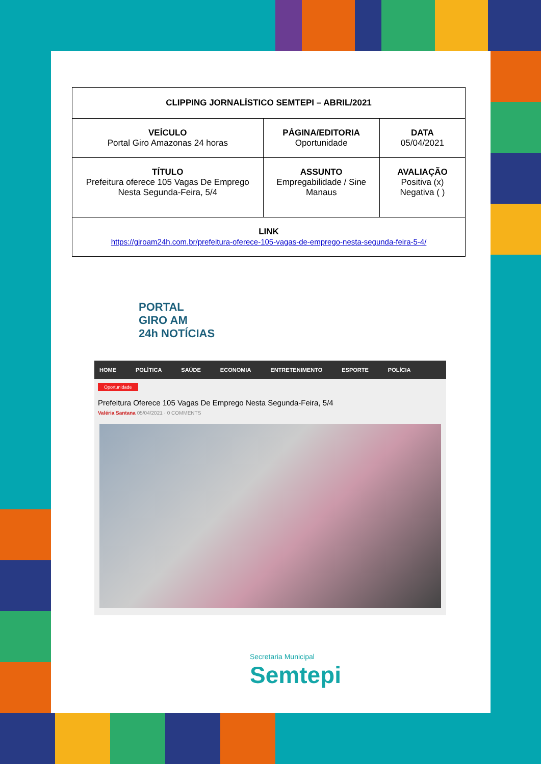| CLIPPING JORNALÍSTICO SEMTEPI – ABRIL/2021 | | |
| VEÍCULO Portal Giro Amazonas 24 horas | PÁGINA/EDITORIA Oportunidade | DATA 05/04/2021 |
| TÍTULO Prefeitura oferece 105 Vagas De Emprego Nesta Segunda-Feira, 5/4 | ASSUNTO Empregabilidade / Sine Manaus | AVALIAÇÃO Positiva (x) Negativa ( ) |
| LINK https://giroam24h.com.br/prefeitura-oferece-105-vagas-de-emprego-nesta-segunda-feira-5-4/ | | |
PORTAL
GIRO AM
24h NOTÍCIAS
HOME POLÍTICA SAÚDE ECONOMIA ENTRETENIMENTO ESPORTE POLÍCIA
Oportunidade
Prefeitura Oferece 105 Vagas De Emprego Nesta Segunda-Feira, 5/4
Valéria Santana 05/04/2021 · 0 COMMENTS
Secretaria Municipal
Semtepi